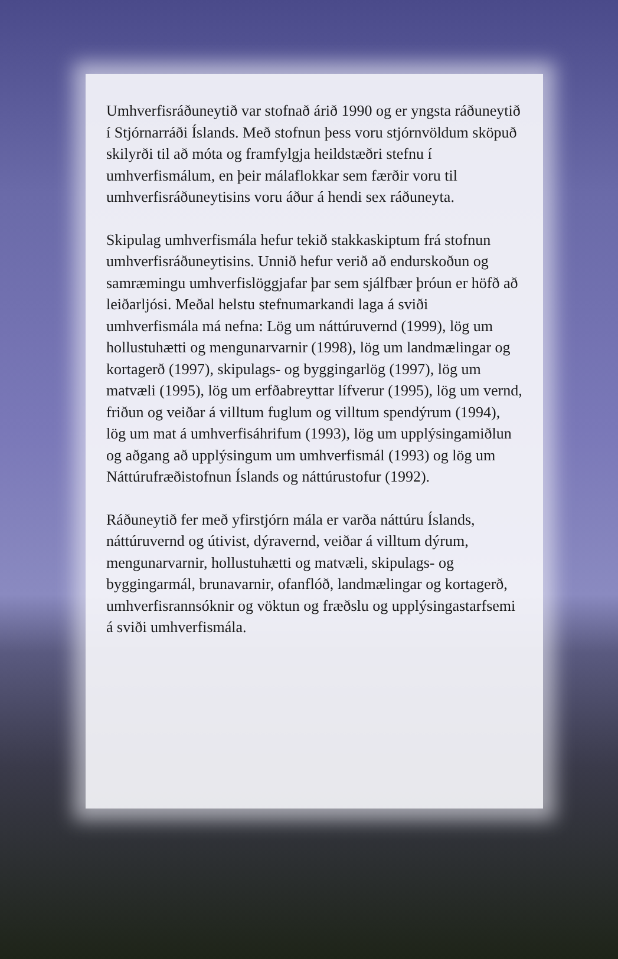Umhverfisráðuneytið var stofnað árið 1990 og er yngsta ráðuneytið í Stjórnarráði Íslands. Með stofnun þess voru stjórnvöldum sköpuð skilyrði til að móta og framfylgja heildstæðri stefnu í umhverfismálum, en þeir málaflokkar sem færðir voru til umhverfisráðuneytisins voru áður á hendi sex ráðuneyta.
Skipulag umhverfismála hefur tekið stakkaskiptum frá stofnun umhverfisráðuneytisins. Unnið hefur verið að endurskoðun og samræmingu umhverfislöggjafar þar sem sjálfbær þróun er höfð að leiðarljósi. Meðal helstu stefnumarkandi laga á sviði umhverfismála má nefna: Lög um náttúruvernd (1999), lög um hollustuhætti og mengunarvarnir (1998), lög um landmælingar og kortagerð (1997), skipulags- og byggingarlög (1997), lög um matvæli (1995), lög um erfðabreyttar lífverur (1995), lög um vernd, friðun og veiðar á villtum fuglum og villtum spendýrum (1994), lög um mat á umhverfisáhrifum (1993), lög um upplýsingamiðlun og aðgang að upplýsingum um umhverfismál (1993) og lög um Náttúrufræðistofnun Íslands og náttúrustofur (1992).
Ráðuneytið fer með yfirstjórn mála er varða náttúru Íslands, náttúruvernd og útivist, dýravernd, veiðar á villtum dýrum, mengunarvarnir, hollustuhætti og matvæli, skipulags- og byggingarmál, brunavarnir, ofanflóð, landmælingar og kortagerð, umhverfisrannsóknir og vöktun og fræðslu og upplýsingastarfsemi á sviði umhverfismála.